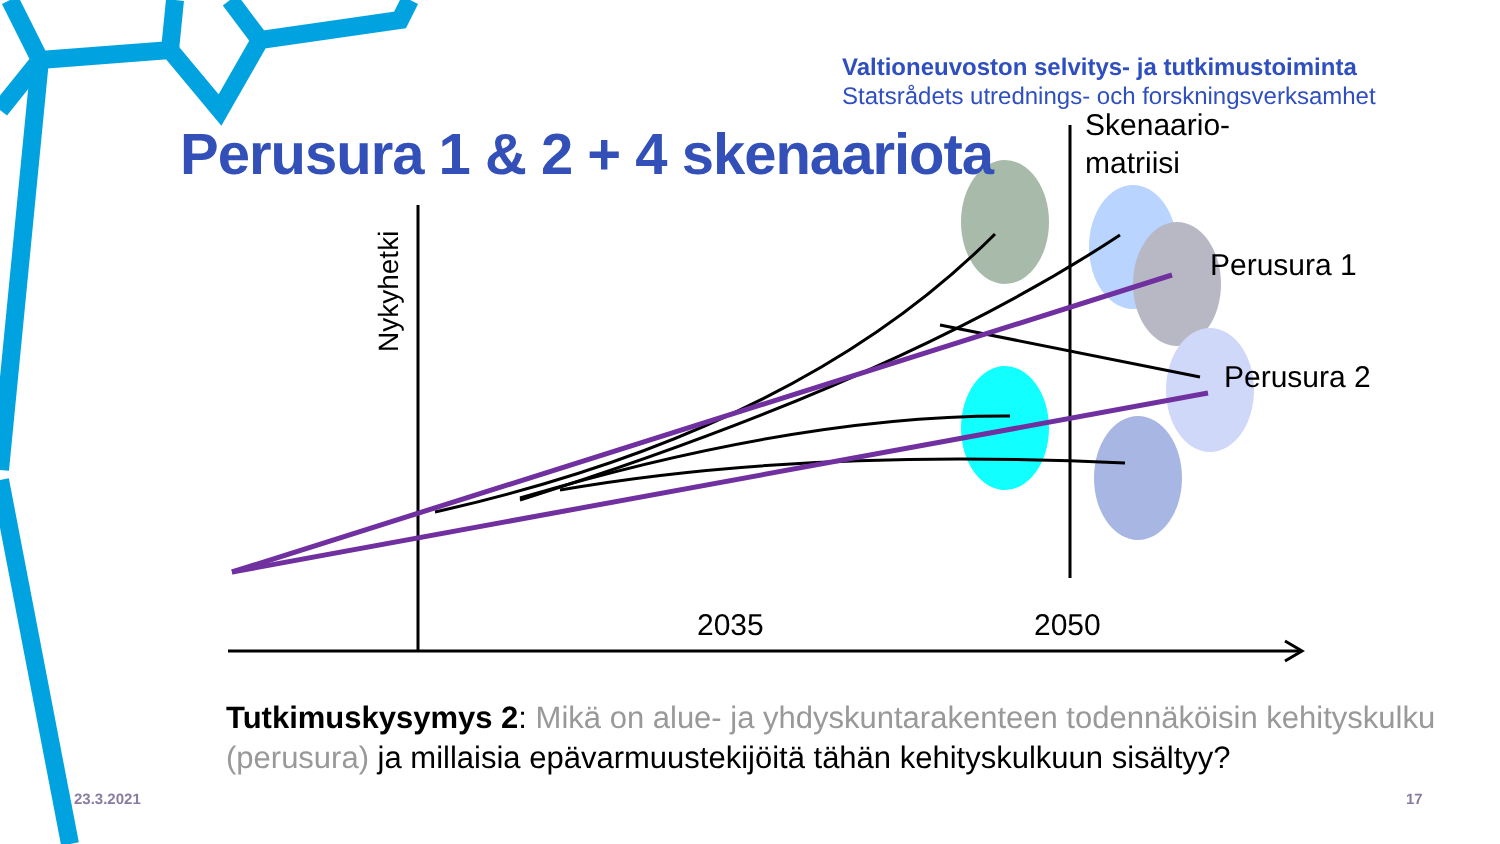Nykyhetki
Valtioneuvoston selvitys- ja tutkimustoiminta
Statsrådets utrednings- och forskningsverksamhet
Perusura 1 & 2 + 4 skenaariota
Skenaario-
matriisi
Perusura 1
Perusura 2
2035 2050
Tutkimuskysymys 2: Mikä on alue- ja yhdyskuntarakenteen todennäköisin kehityskulku (perusura) ja millaisia epävarmuustekijöitä tähän kehityskulkuun sisältyy?
23.3.2021 17